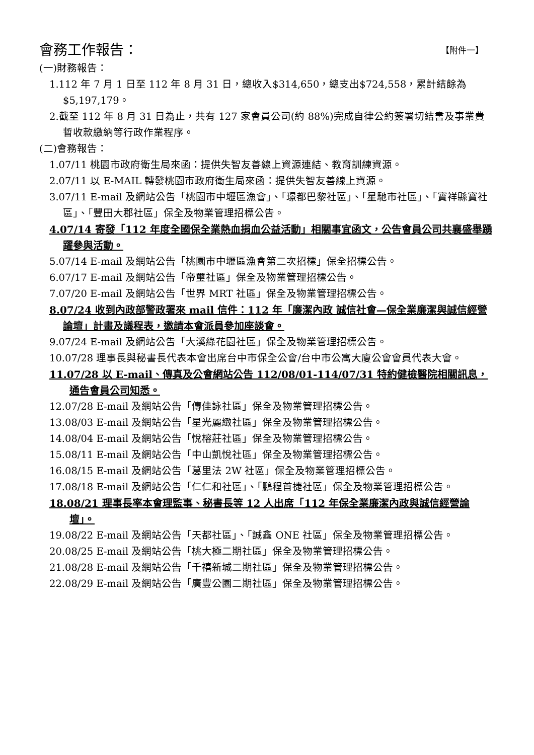會務工作報告： 【附件一】
(一)財務報告：
1.112 年 7 月 1 日至 112 年 8 月 31 日，總收入$314,650，總支出$724,558，累計結餘為$5,197,179。
2.截至 112 年 8 月 31 日為止，共有 127 家會員公司(約 88%)完成自律公約簽署切結書及事業費暫收款繳納等行政作業程序。
(二)會務報告：
1.07/11 桃園市政府衛生局來函：提供失智友善線上資源連結、教育訓練資源。
2.07/11 以 E-MAIL 轉發桃園市政府衛生局來函：提供失智友善線上資源。
3.07/11 E-mail 及網站公告「桃園市中壢區漁會」、「璟都巴黎社區」、「星馳市社區」、「寶祥縣寶社區」、「豐田大郡社區」保全及物業管理招標公告。
4.07/14 寄發「112 年度全國保全業熱血捐血公益活動」相關事宜函文，公告會員公司共襄盛舉踴躍參與活動。
5.07/14 E-mail 及網站公告「桃園市中壢區漁會第二次招標」保全招標公告。
6.07/17 E-mail 及網站公告「帝璽社區」保全及物業管理招標公告。
7.07/20 E-mail 及網站公告「世界 MRT 社區」保全及物業管理招標公告。
8.07/24 收到內政部警政署來 mail 信件：112 年「廉潔內政 誠信社會—保全業廉潔與誠信經營論壇」計畫及議程表，邀請本會派員參加座談會。
9.07/24 E-mail 及網站公告「大溪綠花園社區」保全及物業管理招標公告。
10.07/28 理事長與秘書長代表本會出席台中市保全公會/台中市公寓大廈公會會員代表大會。
11.07/28 以 E-mail、傳真及公會網站公告 112/08/01-114/07/31 特約健檢醫院相關訊息，通告會員公司知悉。
12.07/28 E-mail 及網站公告「傳佳詠社區」保全及物業管理招標公告。
13.08/03 E-mail 及網站公告「星光麗緻社區」保全及物業管理招標公告。
14.08/04 E-mail 及網站公告「悅榕莊社區」保全及物業管理招標公告。
15.08/11 E-mail 及網站公告「中山凱悅社區」保全及物業管理招標公告。
16.08/15 E-mail 及網站公告「葛里法 2W 社區」保全及物業管理招標公告。
17.08/18 E-mail 及網站公告「仁仁和社區」、「鵬程首捷社區」保全及物業管理招標公告。
18.08/21 理事長率本會理監事、秘書長等 12 人出席「112 年保全業廉潔內政與誠信經營論壇」。
19.08/22 E-mail 及網站公告「天都社區」、「誠鑫 ONE 社區」保全及物業管理招標公告。
20.08/25 E-mail 及網站公告「桃大極二期社區」保全及物業管理招標公告。
21.08/28 E-mail 及網站公告「千禧新城二期社區」保全及物業管理招標公告。
22.08/29 E-mail 及網站公告「廣豐公園二期社區」保全及物業管理招標公告。